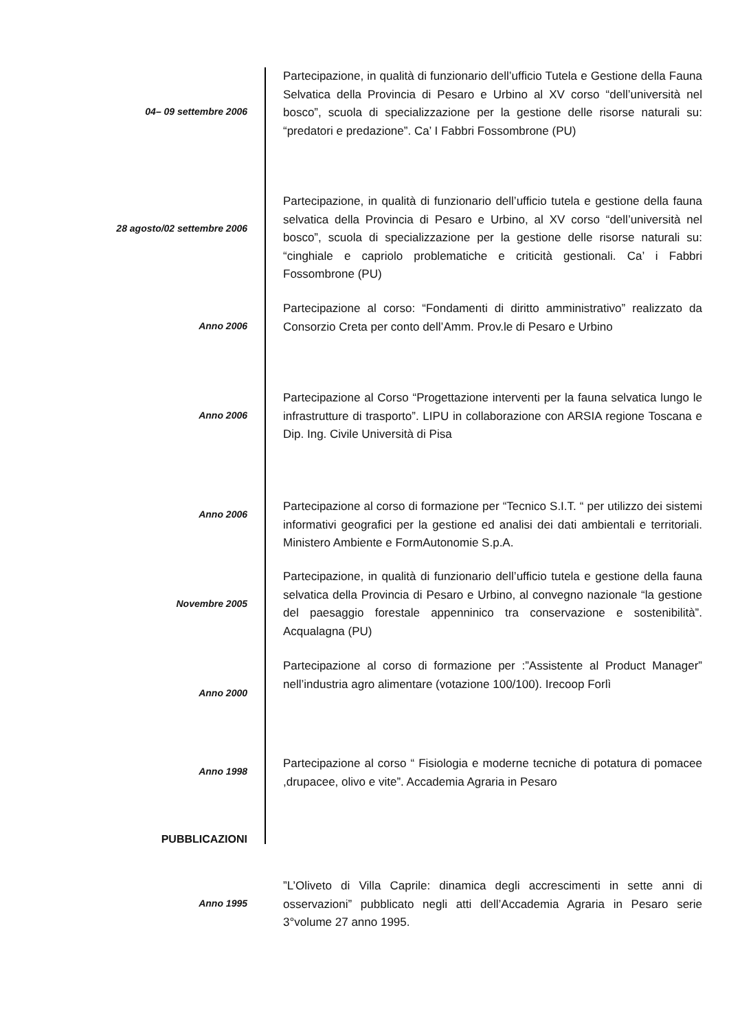04– 09 settembre 2006
Partecipazione, in qualità di funzionario dell’ufficio Tutela e Gestione della Fauna Selvatica della Provincia di Pesaro e Urbino al XV corso “dell’università nel bosco”, scuola di specializzazione per la gestione delle risorse naturali su: “predatori e predazione”. Ca’ I Fabbri Fossombrone (PU)
28 agosto/02 settembre 2006
Partecipazione, in qualità di funzionario dell’ufficio tutela e gestione della fauna selvatica della Provincia di Pesaro e Urbino, al XV corso “dell’università nel bosco”, scuola di specializzazione per la gestione delle risorse naturali su: “cinghiale e capriolo problematiche e criticità gestionali. Ca’ i Fabbri Fossombrone (PU)
Anno 2006
Partecipazione al corso: “Fondamenti di diritto amministrativo” realizzato da Consorzio Creta per conto dell’Amm. Prov.le di Pesaro e Urbino
Anno 2006
Partecipazione al Corso “Progettazione interventi per la fauna selvatica lungo le infrastrutture di trasporto”. LIPU in collaborazione con ARSIA regione Toscana e Dip. Ing. Civile Università di Pisa
Anno 2006
Partecipazione al corso di formazione per “Tecnico S.I.T. “ per utilizzo dei sistemi informativi geografici per la gestione ed analisi dei dati ambientali e territoriali. Ministero Ambiente e FormAutonomie S.p.A.
Novembre 2005
Partecipazione, in qualità di funzionario dell’ufficio tutela e gestione della fauna selvatica della Provincia di Pesaro e Urbino, al convegno nazionale “la gestione del paesaggio forestale appenninico tra conservazione e sostenibilità”. Acqualagna (PU)
Anno 2000
Partecipazione al corso di formazione per :”Assistente al Product Manager” nell’industria agro alimentare (votazione 100/100). Irecoop Forlì
Anno 1998
Partecipazione al corso “ Fisiologia e moderne tecniche di potatura di pomacee ,drupacee, olivo e vite”. Accademia Agraria in Pesaro
PUBBLICAZIONI
Anno 1995
”L’Oliveto di Villa Caprile: dinamica degli accrescimenti in sette anni di osservazioni” pubblicato negli atti dell’Accademia Agraria in Pesaro serie 3°volume 27 anno 1995.